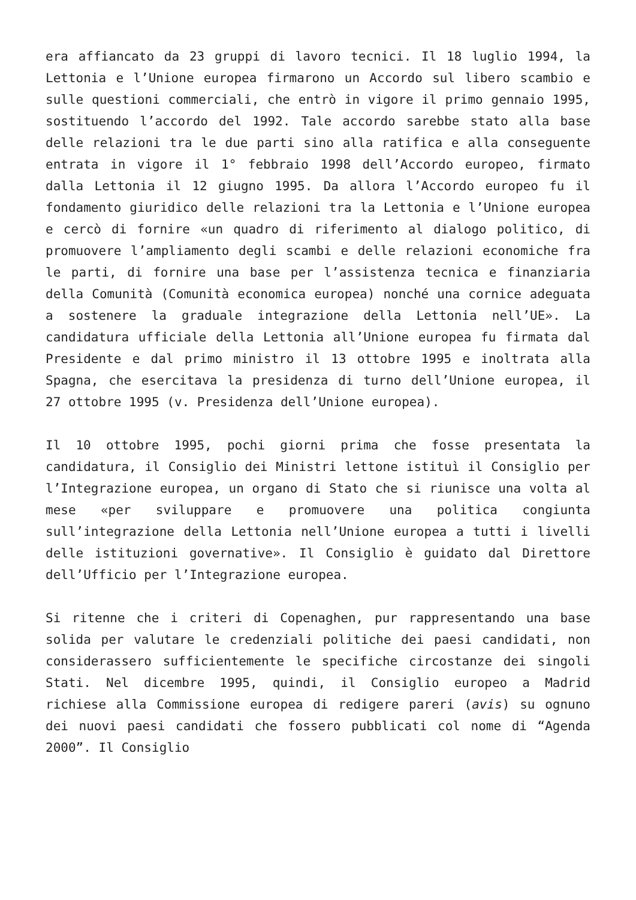era affiancato da 23 gruppi di lavoro tecnici. Il 18 luglio 1994, la Lettonia e l’Unione europea firmarono un Accordo sul libero scambio e sulle questioni commerciali, che entrò in vigore il primo gennaio 1995, sostituendo l’accordo del 1992. Tale accordo sarebbe stato alla base delle relazioni tra le due parti sino alla ratifica e alla conseguente entrata in vigore il 1° febbraio 1998 dell’Accordo europeo, firmato dalla Lettonia il 12 giugno 1995. Da allora l’Accordo europeo fu il fondamento giuridico delle relazioni tra la Lettonia e l’Unione europea e cercò di fornire «un quadro di riferimento al dialogo politico, di promuovere l’ampliamento degli scambi e delle relazioni economiche fra le parti, di fornire una base per l’assistenza tecnica e finanziaria della Comunità (Comunità economica europea) nonché una cornice adeguata a sostenere la graduale integrazione della Lettonia nell’UE». La candidatura ufficiale della Lettonia all’Unione europea fu firmata dal Presidente e dal primo ministro il 13 ottobre 1995 e inoltrata alla Spagna, che esercitava la presidenza di turno dell’Unione europea, il 27 ottobre 1995 (v. Presidenza dell’Unione europea).
Il 10 ottobre 1995, pochi giorni prima che fosse presentata la candidatura, il Consiglio dei Ministri lettone istituì il Consiglio per l’Integrazione europea, un organo di Stato che si riunisce una volta al mese «per sviluppare e promuovere una politica congiunta sull’integrazione della Lettonia nell’Unione europea a tutti i livelli delle istituzioni governative». Il Consiglio è guidato dal Direttore dell’Ufficio per l’Integrazione europea.
Si ritenne che i criteri di Copenaghen, pur rappresentando una base solida per valutare le credenziali politiche dei paesi candidati, non considerassero sufficientemente le specifiche circostanze dei singoli Stati. Nel dicembre 1995, quindi, il Consiglio europeo a Madrid richiese alla Commissione europea di redigere pareri (avis) su ognuno dei nuovi paesi candidati che fossero pubblicati col nome di “Agenda 2000”. Il Consiglio